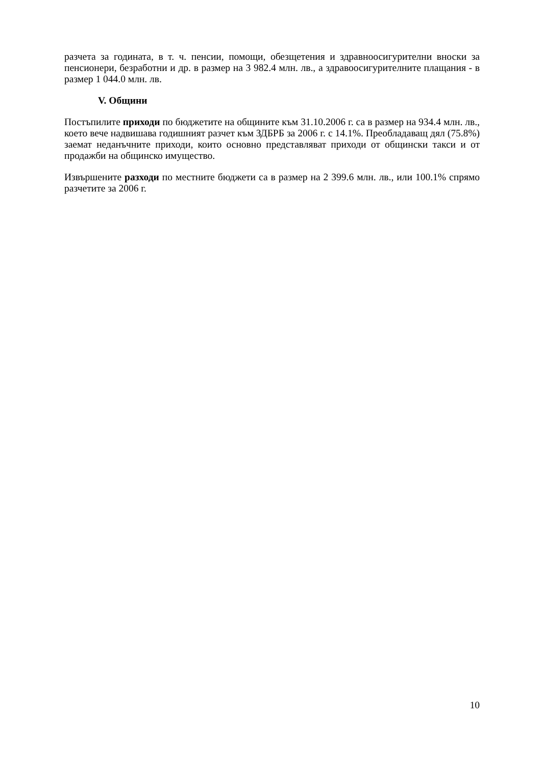разчета за годината, в т. ч. пенсии, помощи, обезщетения и здравноосигурителни вноски за пенсионери, безработни и др. в размер на 3 982.4 млн. лв., а здравоосигурителните плащания - в размер 1 044.0 млн. лв.
V. Общини
Постъпилите приходи по бюджетите на общините към 31.10.2006 г. са в размер на 934.4 млн. лв., което вече надвишава годишният разчет към ЗДБРБ за 2006 г. с 14.1%. Преобладаващ дял (75.8%) заемат неданъчните приходи, които основно представляват приходи от общински такси и от продажби на общинско имущество.
Извършените разходи по местните бюджети са в размер на 2 399.6 млн. лв., или 100.1% спрямо разчетите за 2006 г.
10